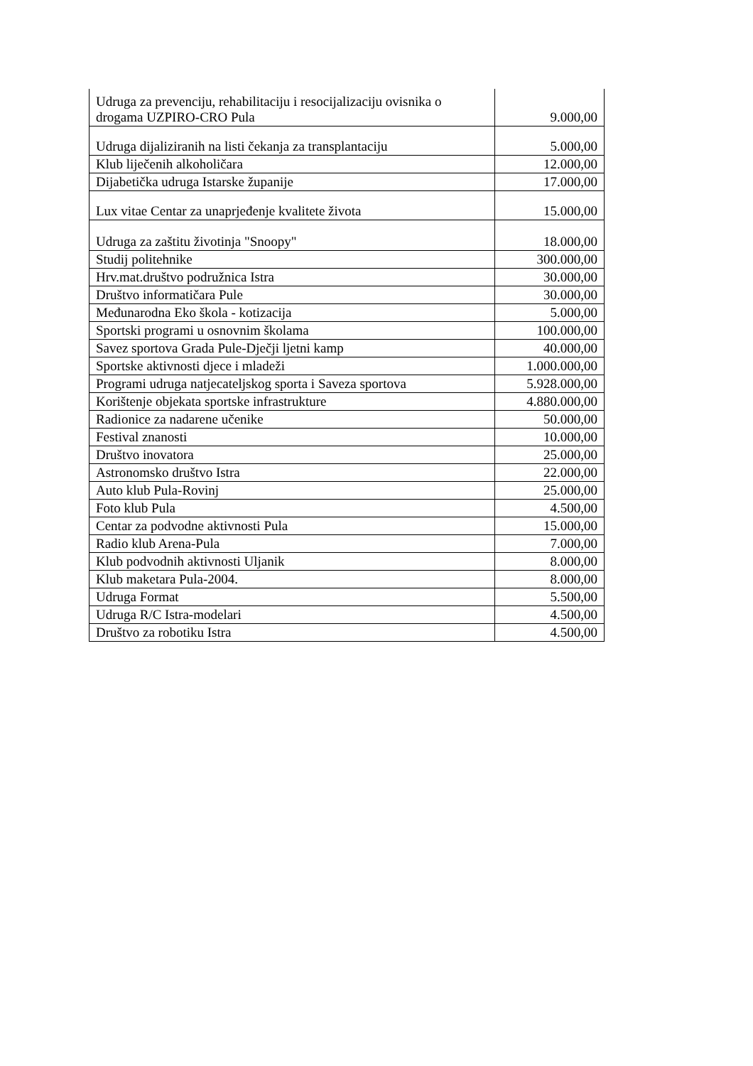| Udruga za prevenciju, rehabilitaciju i resocijalizaciju ovisnika o drogama UZPIRO-CRO Pula | 9.000,00 |
| Udruga dijaliziranih na listi čekanja za transplantaciju | 5.000,00 |
| Klub liječenih alkoholičara | 12.000,00 |
| Dijabetička udruga Istarske županije | 17.000,00 |
| Lux vitae Centar za unaprjeđenje kvalitete života | 15.000,00 |
| Udruga za zaštitu životinja "Snoopy" | 18.000,00 |
| Studij politehnike | 300.000,00 |
| Hrv.mat.društvo podružnica Istra | 30.000,00 |
| Društvo informatičara Pule | 30.000,00 |
| Međunarodna Eko škola - kotizacija | 5.000,00 |
| Sportski programi u osnovnim školama | 100.000,00 |
| Savez sportova Grada Pule-Dječji ljetni kamp | 40.000,00 |
| Sportske aktivnosti djece i mladeži | 1.000.000,00 |
| Programi udruga natjecateljskog sporta i Saveza sportova | 5.928.000,00 |
| Korištenje objekata sportske infrastrukture | 4.880.000,00 |
| Radionice za nadarene učenike | 50.000,00 |
| Festival znanosti | 10.000,00 |
| Društvo inovatora | 25.000,00 |
| Astronomsko društvo Istra | 22.000,00 |
| Auto klub Pula-Rovinj | 25.000,00 |
| Foto klub Pula | 4.500,00 |
| Centar za podvodne aktivnosti Pula | 15.000,00 |
| Radio klub Arena-Pula | 7.000,00 |
| Klub podvodnih aktivnosti Uljanik | 8.000,00 |
| Klub maketara Pula-2004. | 8.000,00 |
| Udruga Format | 5.500,00 |
| Udruga R/C Istra-modelari | 4.500,00 |
| Društvo za robotiku Istra | 4.500,00 |